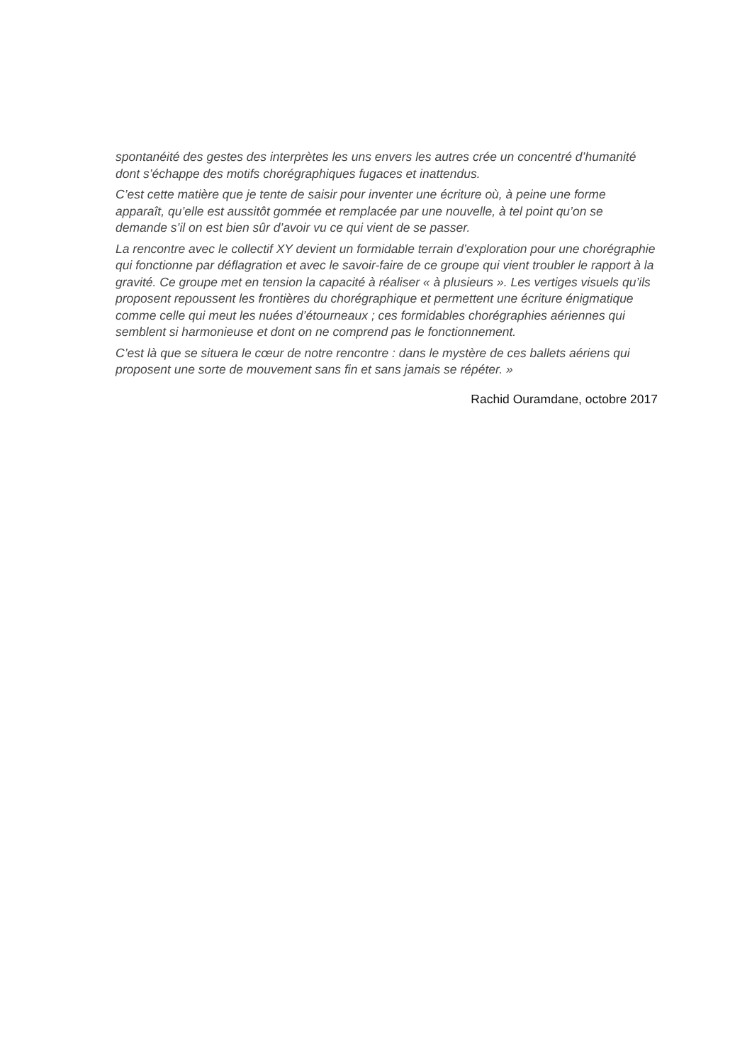spontanéité des gestes des interprètes les uns envers les autres crée un concentré d’humanité dont s’échappe des motifs chorégraphiques fugaces et inattendus.
C’est cette matière que je tente de saisir pour inventer une écriture où, à peine une forme apparaît, qu’elle est aussitôt gommée et remplacée par une nouvelle, à tel point qu’on se demande s’il on est bien sûr d’avoir vu ce qui vient de se passer.
La rencontre avec le collectif XY devient un formidable terrain d’exploration pour une chorégraphie qui fonctionne par déflagration et avec le savoir-faire de ce groupe qui vient troubler le rapport à la gravité. Ce groupe met en tension la capacité à réaliser « à plusieurs ». Les vertiges visuels qu’ils proposent repoussent les frontières du chorégraphique et permettent une écriture énigmatique comme celle qui meut les nuées d’étourneaux ; ces formidables chorégraphies aériennes qui semblent si harmonieuse et dont on ne comprend pas le fonctionnement.
C’est là que se situera le cœur de notre rencontre : dans le mystère de ces ballets aériens qui proposent une sorte de mouvement sans fin et sans jamais se répéter. »
Rachid Ouramdane, octobre 2017